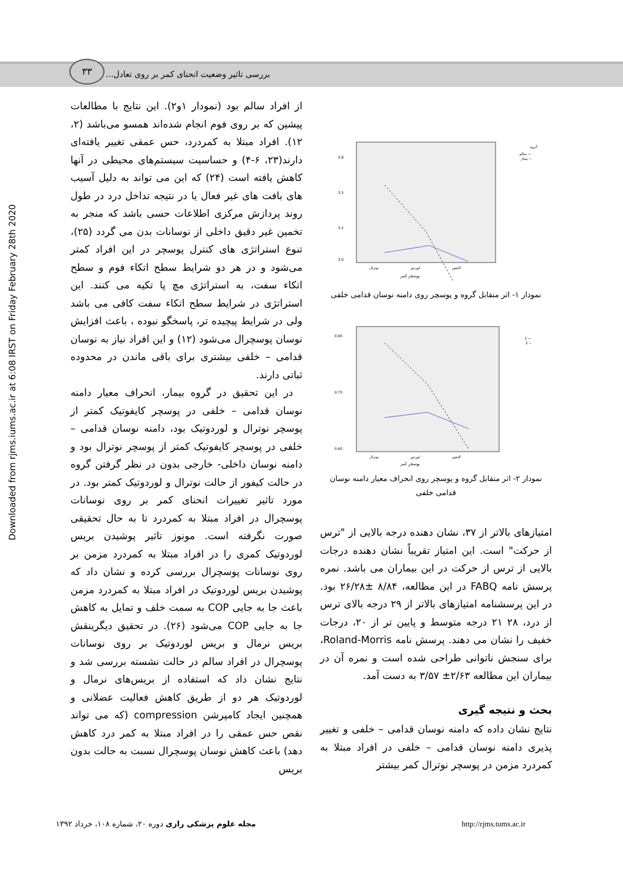۳۳
بررسی تاثیر وضعیت انحنای کمر بر روی تعادل...
Downloaded from rjms.iums.ac.ir at 6:08 IRST on Friday February 28th 2020
گروه
— سالم
-- بیمار
3.8
3.5
3.2
3.0
نوترال
لوردوز
کایفوز
پوسچر کمر
نمودار ۱- اثر متقابل گروه و پوسچر روی دامنه نوسان قدامی خلفی
— 1
-- 2
0.90
0.75
0.60
نوترال
لوردوز
کایفوز
پوسچر کمر
نمودار ۲- اثر متقابل گروه و پوسچر روی انحراف معیار دامنه نوسان قدامی خلفی
امتیازهای بالاتر از ۳۷، نشان دهنده درجه بالایی از "ترس از حرکت" است. این امتیاز تقریباً نشان دهنده درجات بالایی از ترس از حرکت در این بیماران می باشد. نمره پرسش نامه FABQ در این مطالعه، ۸/۸۴ ±۲۶/۲۸ بود. در این پرسشنامه امتیازهای بالاتر از ۲۹ درجه بالای ترس از درد، ۲۸ ۲۱ درجه متوسط و پایین تر از ۲۰، درجات خفیف را نشان می دهند. پرسش نامه Roland-Morris، برای سنجش ناتوانی طراحی شده است و نمره آن در بیماران این مطالعه ۲/۶۳± ۳/۵۷ به دست آمد.
بحث و نتیجه گیری
نتایج نشان داده که دامنه نوسان قدامی – خلفی و تغییر پذیری دامنه نوسان قدامی – خلفی در افراد مبتلا به کمردرد مزمن در پوسچر نوترال کمر بیشتر
از افراد سالم بود (نمودار ۱و۲). این نتایج با مطالعات پیشین که بر روی فوم انجام شده‌اند همسو می‌باشد (۲، ۱۲). افراد مبتلا به کمردرد، حس عمقی تغییر یافته‌ای دارند(۲۳، ۶-۴) و حساسیت سیستم‌های محیطی در آنها کاهش یافته است (۲۴) که این می تواند به دلیل آسیب های بافت های غیر فعال یا در نتیجه تداخل درد در طول روند پردازش مرکزی اطلاعات حسی باشد که منجر به تخمین غیر دقیق داخلی از نوسانات بدن می گردد (۲۵)، تنوع استراتژی های کنترل پوسچر در این افراد کمتر می‌شود و در هر دو شرایط سطح اتکاء فوم و سطح اتکاء سفت، به استراتژی مچ پا تکیه می کنند. این استراتژی در شرایط سطح اتکاء سفت کافی می باشد ولی در شرایط پیچیده تر، پاسخگو نبوده ، باعث افزایش نوسان پوسچرال می‌شود (۱۲) و این افراد نیاز به نوسان قدامی – خلفی بیشتری برای باقی ماندن در محدوده ثباتی دارند.
در این تحقیق در گروه بیمار، انحراف معیار دامنه نوسان قدامی – خلفی در پوسچر کایفوتیک کمتر از پوسچر نوترال و لوردوتیک بود، دامنه نوسان قدامی – خلفی در پوسچر کایفوتیک کمتر از پوسچر نوترال بود و دامنه نوسان داخلی- خارجی بدون در نظر گرفتن گروه در حالت کیفور از حالت نوترال و لوردوتیک کمتر بود. در مورد تاثیر تغییرات انحنای کمر بر روی نوسانات پوسچرال در افراد مبتلا به کمردرد تا به حال تحقیقی صورت نگرفته است. مونوز تاثیر پوشیدن بریس لوردوتیک کمری را در افراد مبتلا به کمردرد مزمن بر روی نوسانات پوسچرال بررسی کرده و نشان داد که پوشیدن بریس لوردوتیک در افراد مبتلا به کمردرد مزمن باعث جا به جایی COP به سمت خلف و تمایل به کاهش جا به جایی COP می‌شود (۲۶). در تحقیق دیگرینقش بریس نرمال و بریس لوردوتیک بر روی نوسانات پوسچرال در افراد سالم در حالت نشسته بررسی شد و نتایج نشان داد که استفاده از بریس‌های نرمال و لوردوتیک هر دو از طریق کاهش فعالیت عضلانی و همچنین ایجاد کامپرشن compression (که می تواند نقص حس عمقی را در افراد مبتلا به کمر درد کاهش دهد) باعث کاهش نوسان پوسچرال نسبت به حالت بدون بریس
مجله علوم پزشکی رازی دوره ۲۰، شماره ۱۰۸، خرداد ۱۳۹۲ http://rjms.tums.ac.ir